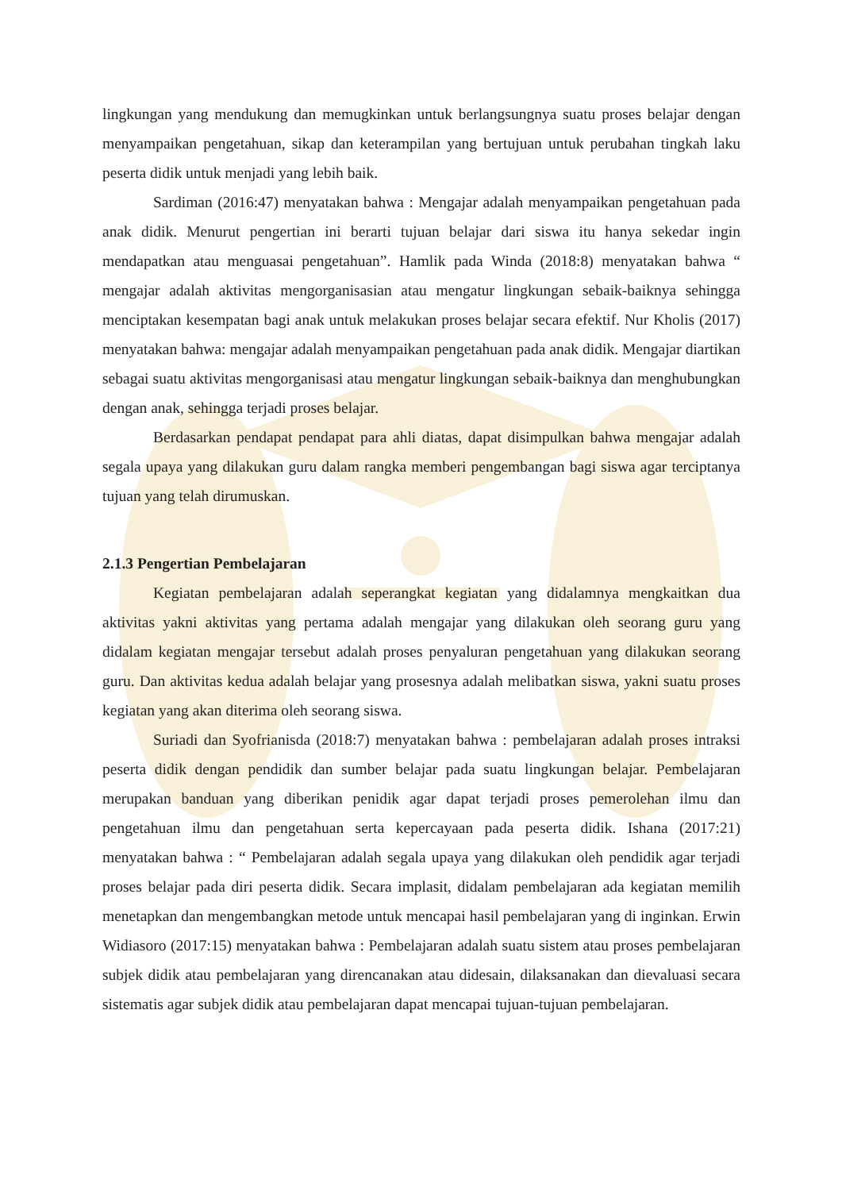lingkungan yang mendukung dan memugkinkan untuk berlangsungnya suatu proses belajar dengan menyampaikan pengetahuan, sikap dan keterampilan yang bertujuan untuk perubahan tingkah laku peserta didik untuk menjadi yang lebih baik.
Sardiman (2016:47) menyatakan bahwa : Mengajar adalah menyampaikan pengetahuan pada anak didik. Menurut pengertian ini berarti tujuan belajar dari siswa itu hanya sekedar ingin mendapatkan atau menguasai pengetahuan”. Hamlik pada Winda (2018:8) menyatakan bahwa “ mengajar adalah aktivitas mengorganisasian atau mengatur lingkungan sebaik-baiknya sehingga menciptakan kesempatan bagi anak untuk melakukan proses belajar secara efektif. Nur Kholis (2017) menyatakan bahwa: mengajar adalah menyampaikan pengetahuan pada anak didik. Mengajar diartikan sebagai suatu aktivitas mengorganisasi atau mengatur lingkungan sebaik-baiknya dan menghubungkan dengan anak, sehingga terjadi proses belajar.
Berdasarkan pendapat pendapat para ahli diatas, dapat disimpulkan bahwa mengajar adalah segala upaya yang dilakukan guru dalam rangka memberi pengembangan bagi siswa agar terciptanya tujuan yang telah dirumuskan.
2.1.3 Pengertian Pembelajaran
Kegiatan pembelajaran adalah seperangkat kegiatan yang didalamnya mengkaitkan dua aktivitas yakni aktivitas yang pertama adalah mengajar yang dilakukan oleh seorang guru yang didalam kegiatan mengajar tersebut adalah proses penyaluran pengetahuan yang dilakukan seorang guru. Dan aktivitas kedua adalah belajar yang prosesnya adalah melibatkan siswa, yakni suatu proses kegiatan yang akan diterima oleh seorang siswa.
Suriadi dan Syofrianisda (2018:7) menyatakan bahwa : pembelajaran adalah proses intraksi peserta didik dengan pendidik dan sumber belajar pada suatu lingkungan belajar. Pembelajaran merupakan banduan yang diberikan penidik agar dapat terjadi proses pemerolehan ilmu dan pengetahuan ilmu dan pengetahuan serta kepercayaan pada peserta didik. Ishana (2017:21) menyatakan bahwa : “ Pembelajaran adalah segala upaya yang dilakukan oleh pendidik agar terjadi proses belajar pada diri peserta didik. Secara implasit, didalam pembelajaran ada kegiatan memilih menetapkan dan mengembangkan metode untuk mencapai hasil pembelajaran yang di inginkan. Erwin Widiasoro (2017:15) menyatakan bahwa : Pembelajaran adalah suatu sistem atau proses pembelajaran subjek didik atau pembelajaran yang direncanakan atau didesain, dilaksanakan dan dievaluasi secara sistematis agar subjek didik atau pembelajaran dapat mencapai tujuan-tujuan pembelajaran.